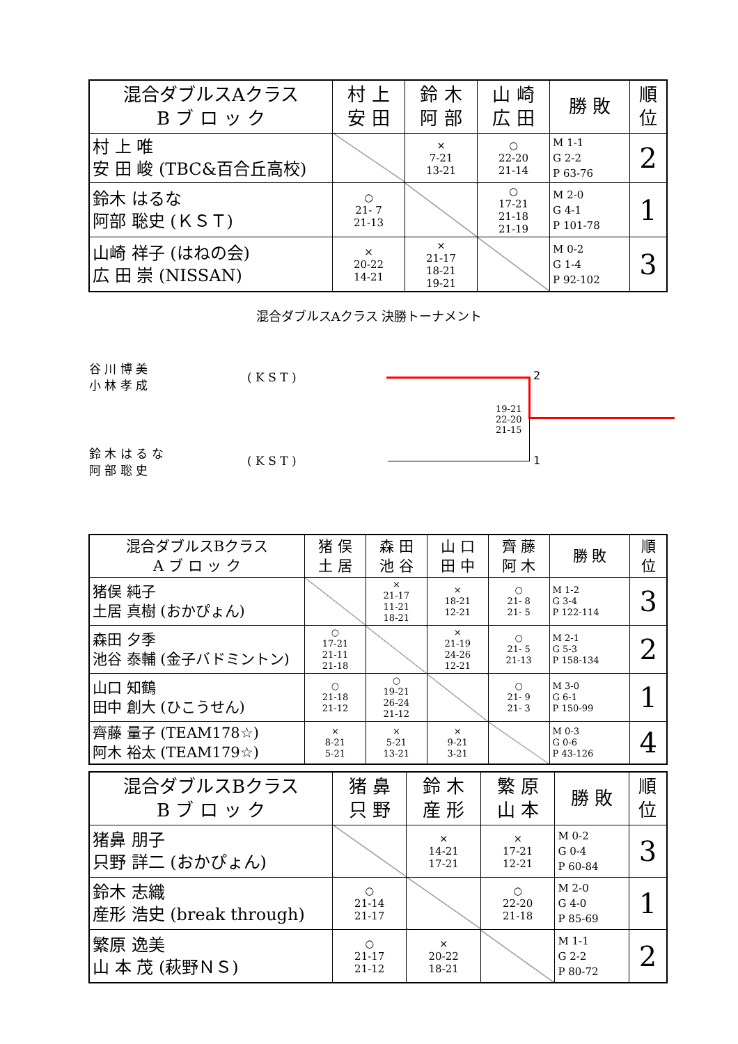| 混合ダブルスAクラス B ブ ロ ッ ク | 村 上 安 田 | 鈴 木 阿 部 | 山 崎 広 田 | 勝 敗 | 順 位 |
| --- | --- | --- | --- | --- | --- |
| 村 上 唯 安 田 峻 (TBC&百合丘高校) | | × 7-21 13-21 | ○ 22-20 21-14 | M 1-1 G 2-2 P 63-76 | 2 |
| 鈴木 はるな 阿部 聡史 (ＫＳＴ) | ○ 21- 7 21-13 | | ○ 17-21 21-18 21-19 | M 2-0 G 4-1 P 101-78 | 1 |
| 山崎 祥子 (はねの会) 広 田 崇 (NISSAN) | × 20-22 14-21 | × 21-17 18-21 19-21 | | M 0-2 G 1-4 P 92-102 | 3 |
混合ダブルスAクラス 決勝トーナメント
谷 川 博 美
小 林 孝 成
( K S T )
鈴 木 は る な
阿 部 聡 史
( K S T )
2
1
19-21
22-20
21-15
| 混合ダブルスBクラス A ブ ロ ッ ク | 猪 俣 土 居 | 森 田 池 谷 | 山 口 田 中 | 齊 藤 阿 木 | 勝 敗 | 順 位 |
| --- | --- | --- | --- | --- | --- | --- |
| 猪俣 純子 土居 真樹 (おかぴょん) | | × 21-17 11-21 18-21 | × 18-21 12-21 | ○ 21- 8 21- 5 | M 1-2 G 3-4 P 122-114 | 3 |
| 森田 夕季 池谷 泰輔 (金子バドミントン) | ○ 17-21 21-11 21-18 | | × 21-19 24-26 12-21 | ○ 21- 5 21-13 | M 2-1 G 5-3 P 158-134 | 2 |
| 山口 知鶴 田中 創大 (ひこうせん) | ○ 21-18 21-12 | ○ 19-21 26-24 21-12 | | ○ 21- 9 21- 3 | M 3-0 G 6-1 P 150-99 | 1 |
| 齊藤 量子 (TEAM178☆) 阿木 裕太 (TEAM179☆) | × 8-21 5-21 | × 5-21 13-21 | × 9-21 3-21 | | M 0-3 G 0-6 P 43-126 | 4 |
| 混合ダブルスBクラス B ブ ロ ッ ク | 猪 鼻 只 野 | 鈴 木 産 形 | 繁 原 山 本 | 勝 敗 | 順 位 |
| --- | --- | --- | --- | --- | --- |
| 猪鼻 朋子 只野 詳二 (おかぴょん) | | × 14-21 17-21 | × 17-21 12-21 | M 0-2 G 0-4 P 60-84 | 3 |
| 鈴木 志織 産形 浩史 (break through) | ○ 21-14 21-17 | | ○ 22-20 21-18 | M 2-0 G 4-0 P 85-69 | 1 |
| 繁原 逸美 山 本 茂 (萩野ＮＳ) | ○ 21-17 21-12 | × 20-22 18-21 | | M 1-1 G 2-2 P 80-72 | 2 |